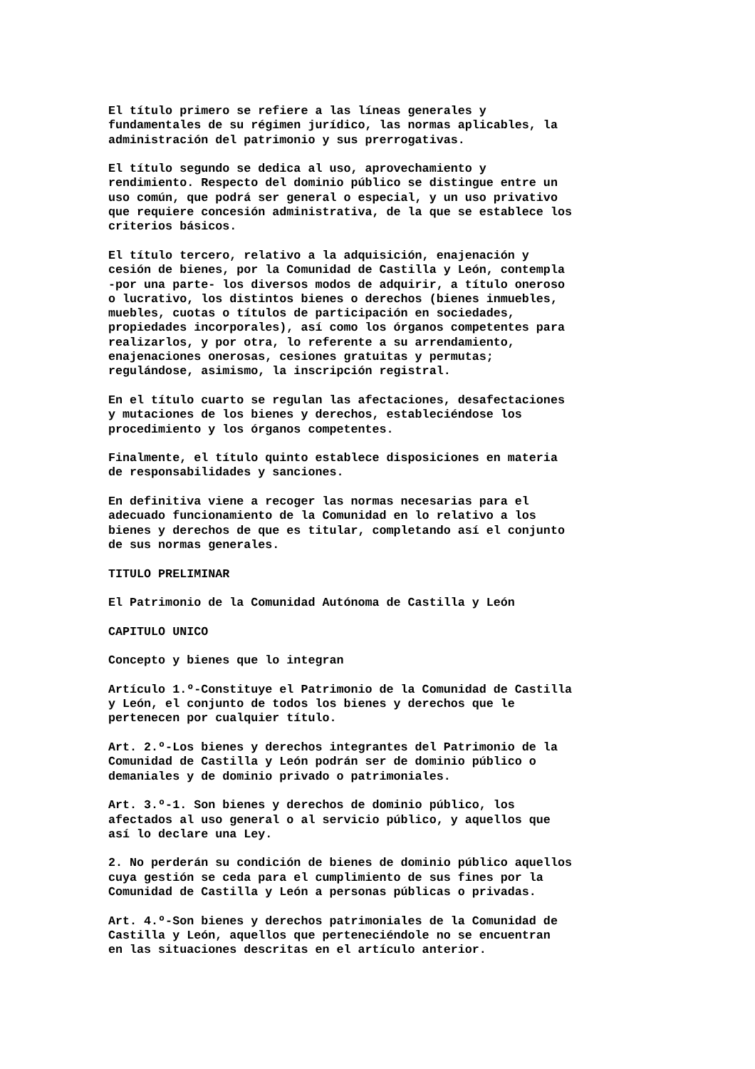El título primero se refiere a las líneas generales y fundamentales de su régimen jurídico, las normas aplicables, la administración del patrimonio y sus prerrogativas.
El título segundo se dedica al uso, aprovechamiento y rendimiento. Respecto del dominio público se distingue entre un uso común, que podrá ser general o especial, y un uso privativo que requiere concesión administrativa, de la que se establece los criterios básicos.
El título tercero, relativo a la adquisición, enajenación y cesión de bienes, por la Comunidad de Castilla y León, contempla -por una parte- los diversos modos de adquirir, a título oneroso o lucrativo, los distintos bienes o derechos (bienes inmuebles, muebles, cuotas o títulos de participación en sociedades, propiedades incorporales), así como los órganos competentes para realizarlos, y por otra, lo referente a su arrendamiento, enajenaciones onerosas, cesiones gratuitas y permutas; regulándose, asimismo, la inscripción registral.
En el título cuarto se regulan las afectaciones, desafectaciones y mutaciones de los bienes y derechos, estableciéndose los procedimiento y los órganos competentes.
Finalmente, el título quinto establece disposiciones en materia de responsabilidades y sanciones.
En definitiva viene a recoger las normas necesarias para el adecuado funcionamiento de la Comunidad en lo relativo a los bienes y derechos de que es titular, completando así el conjunto de sus normas generales.
TITULO PRELIMINAR
El Patrimonio de la Comunidad Autónoma de Castilla y León
CAPITULO UNICO
Concepto y bienes que lo integran
Artículo 1.º-Constituye el Patrimonio de la Comunidad de Castilla y León, el conjunto de todos los bienes y derechos que le pertenecen por cualquier título.
Art. 2.º-Los bienes y derechos integrantes del Patrimonio de la Comunidad de Castilla y León podrán ser de dominio público o demaniales y de dominio privado o patrimoniales.
Art. 3.º-1. Son bienes y derechos de dominio público, los afectados al uso general o al servicio público, y aquellos que así lo declare una Ley.
2. No perderán su condición de bienes de dominio público aquellos cuya gestión se ceda para el cumplimiento de sus fines por la Comunidad de Castilla y León a personas públicas o privadas.
Art. 4.º-Son bienes y derechos patrimoniales de la Comunidad de Castilla y León, aquellos que perteneciéndole no se encuentran en las situaciones descritas en el artículo anterior.